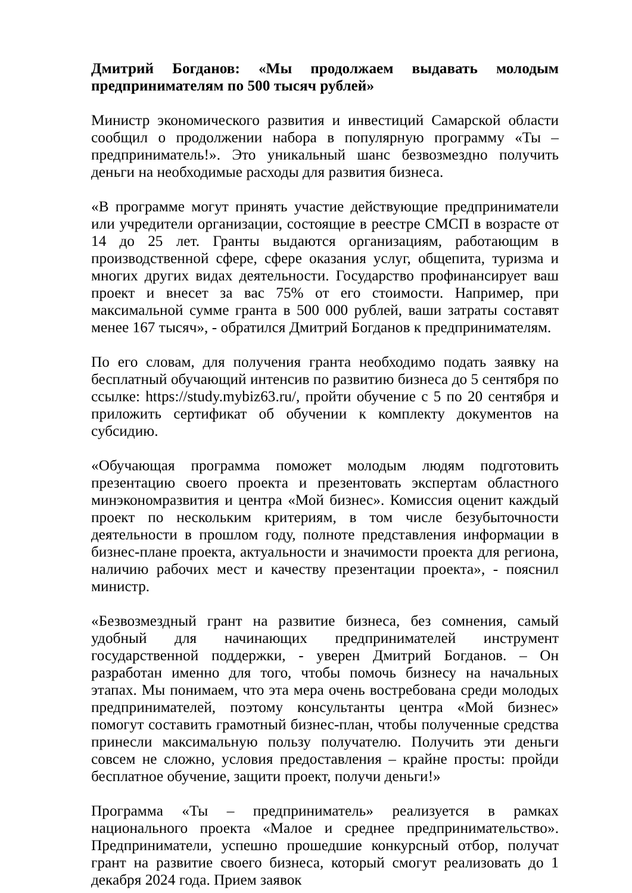Дмитрий Богданов: «Мы продолжаем выдавать молодым предпринимателям по 500 тысяч рублей»
Министр экономического развития и инвестиций Самарской области сообщил о продолжении набора в популярную программу «Ты – предприниматель!». Это уникальный шанс безвозмездно получить деньги на необходимые расходы для развития бизнеса.
«В программе могут принять участие действующие предприниматели или учредители организации, состоящие в реестре СМСП в возрасте от 14 до 25 лет. Гранты выдаются организациям, работающим в производственной сфере, сфере оказания услуг, общепита, туризма и многих других видах деятельности. Государство профинансирует ваш проект и внесет за вас 75% от его стоимости. Например, при максимальной сумме гранта в 500 000 рублей, ваши затраты составят менее 167 тысяч», - обратился Дмитрий Богданов к предпринимателям.
По его словам, для получения гранта необходимо подать заявку на бесплатный обучающий интенсив по развитию бизнеса до 5 сентября по ссылке: https://study.mybiz63.ru/, пройти обучение с 5 по 20 сентября и приложить сертификат об обучении к комплекту документов на субсидию.
«Обучающая программа поможет молодым людям подготовить презентацию своего проекта и презентовать экспертам областного минэкономразвития и центра «Мой бизнес». Комиссия оценит каждый проект по нескольким критериям, в том числе безубыточности деятельности в прошлом году, полноте представления информации в бизнес-плане проекта, актуальности и значимости проекта для региона, наличию рабочих мест и качеству презентации проекта», - пояснил министр.
«Безвозмездный грант на развитие бизнеса, без сомнения, самый удобный для начинающих предпринимателей инструмент государственной поддержки, - уверен Дмитрий Богданов. – Он разработан именно для того, чтобы помочь бизнесу на начальных этапах. Мы понимаем, что эта мера очень востребована среди молодых предпринимателей, поэтому консультанты центра «Мой бизнес» помогут составить грамотный бизнес-план, чтобы полученные средства принесли максимальную пользу получателю. Получить эти деньги совсем не сложно, условия предоставления – крайне просты: пройди бесплатное обучение, защити проект, получи деньги!»
Программа «Ты – предприниматель» реализуется в рамках национального проекта «Малое и среднее предпринимательство». Предприниматели, успешно прошедшие конкурсный отбор, получат грант на развитие своего бизнеса, который смогут реализовать до 1 декабря 2024 года. Прием заявок